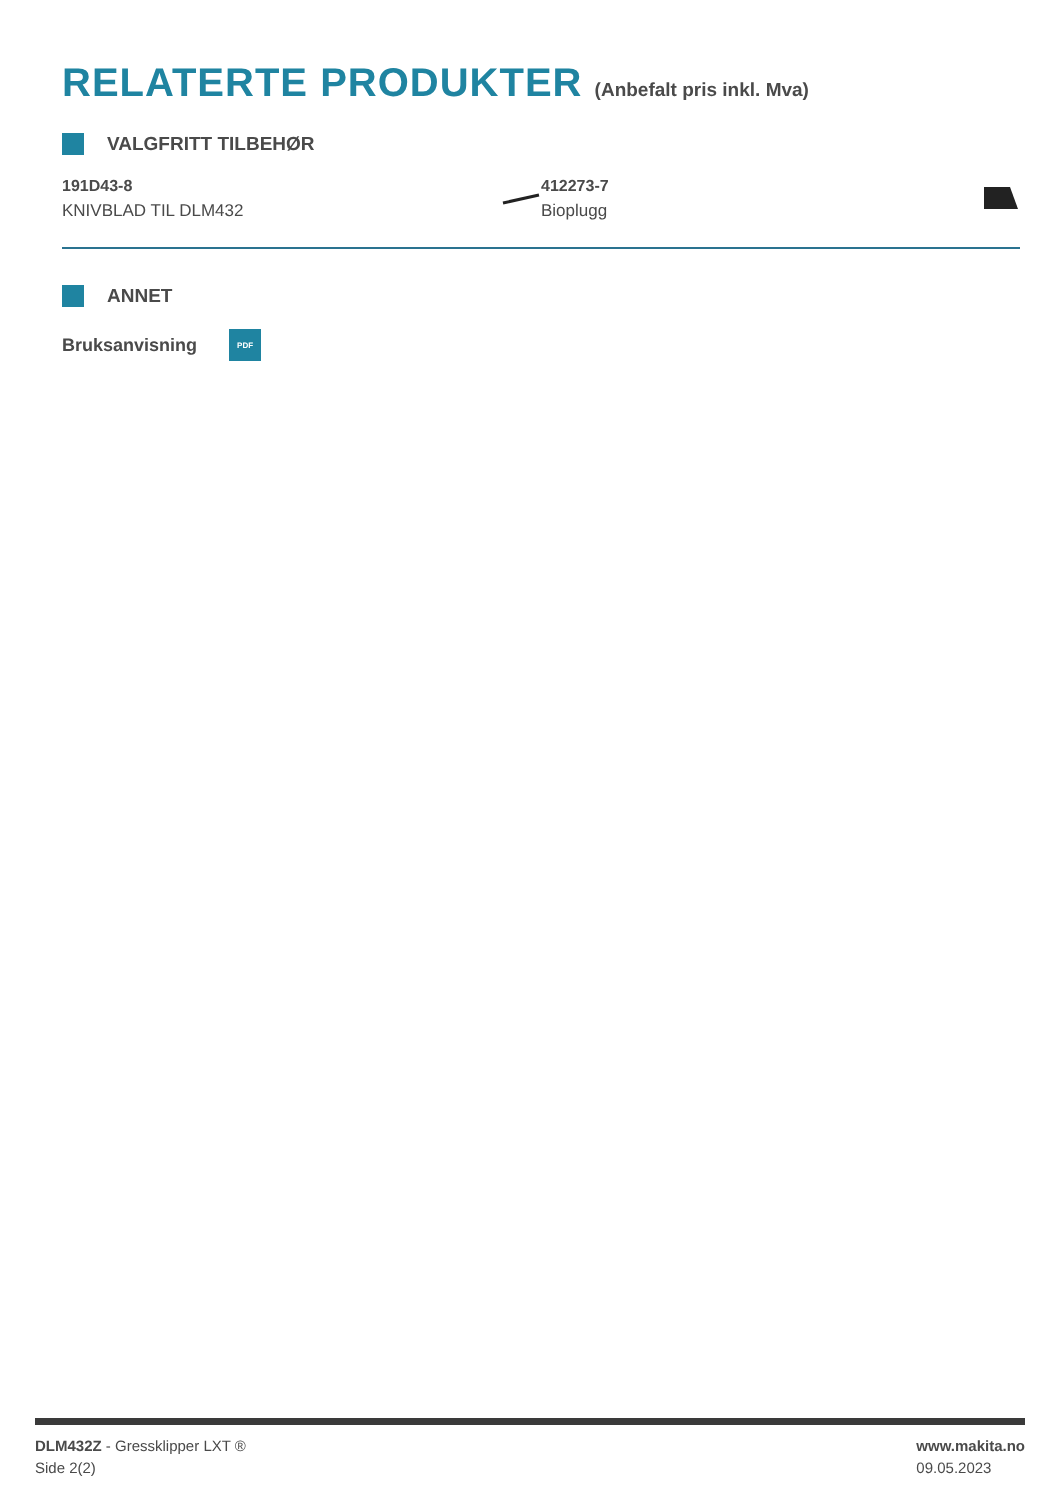RELATERTE PRODUKTER (Anbefalt pris inkl. Mva)
VALGFRITT TILBEHØR
191D43-8
KNIVBLAD TIL DLM432
412273-7
Bioplugg
ANNET
Bruksanvisning
PDF
DLM432Z - Gressklipper LXT ®
Side 2(2)
www.makita.no
09.05.2023